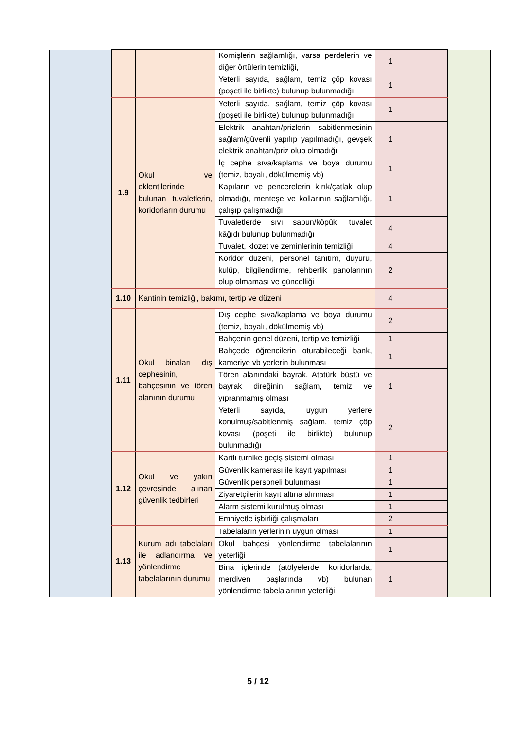| | | | Kornişlerin sağlamlığı, varsa perdelerin ve diğer örtülerin temizliği, | 1 | | |
| | | | Yeterli sayıda, sağlam, temiz çöp kovası (poşeti ile birlikte) bulunup bulunmadığı | 1 | | |
| | 1.9 | Okul ve eklentilerinde bulunan tuvaletlerin, koridorların durumu | Yeterli sayıda, sağlam, temiz çöp kovası (poşeti ile birlikte) bulunup bulunmadığı | 1 | | |
| | | | Elektrik anahtarı/prizlerin sabitlenmesinin sağlam/güvenli yapılıp yapılmadığı, gevşek elektrik anahtarı/priz olup olmadığı | 1 | | |
| | | | İç cephe sıva/kaplama ve boya durumu (temiz, boyalı, dökülmemiş vb) | 1 | | |
| | | | Kapıların ve pencerelerin kırık/çatlak olup olmadığı, menteşe ve kollarının sağlamlığı, çalışıp çalışmadığı | 1 | | |
| | | | Tuvaletlerde sıvı sabun/köpük, tuvalet kâğıdı bulunup bulunmadığı | 4 | | |
| | | | Tuvalet, klozet ve zeminlerinin temizliği | 4 | | |
| | | | Koridor düzeni, personel tanıtım, duyuru, kulüp, bilgilendirme, rehberlik panolarının olup olmaması ve güncelliği | 2 | | |
| | 1.10 | Kantinin temizliği, bakımı, tertip ve düzeni | | 4 | | |
| | 1.11 | Okul binaları dış cephesinin, bahçesinin ve tören alanının durumu | Dış cephe sıva/kaplama ve boya durumu (temiz, boyalı, dökülmemiş vb) | 2 | | |
| | | | Bahçenin genel düzeni, tertip ve temizliği | 1 | | |
| | | | Bahçede öğrencilerin oturabileceği bank, kameriye vb yerlerin bulunması | 1 | | |
| | | | Tören alanındaki bayrak, Atatürk büstü ve bayrak direğinin sağlam, temiz ve yıpranmamış olması | 1 | | |
| | | | Yeterli sayıda, uygun yerlere konulmuş/sabitlenmiş sağlam, temiz çöp kovası (poşeti ile birlikte) bulunup bulunmadığı | 2 | | |
| | 1.12 | Okul ve yakın çevresinde alınan güvenlik tedbirleri | Kartlı turnike geçiş sistemi olması | 1 | | |
| | | | Güvenlik kamerası ile kayıt yapılması | 1 | | |
| | | | Güvenlik personeli bulunması | 1 | | |
| | | | Ziyaretçilerin kayıt altına alınması | 1 | | |
| | | | Alarm sistemi kurulmuş olması | 1 | | |
| | | | Emniyetle işbirliği çalışmaları | 2 | | |
| | 1.13 | Kurum adı tabelaları ile adlandırma ve yönlendirme tabelalarının durumu | Tabelaların yerlerinin uygun olması | 1 | | |
| | | | Okul bahçesi yönlendirme tabelalarının yeterliği | 1 | | |
| | | | Bina içlerinde (atölyelerde, koridorlarda, merdiven başlarında vb) bulunan yönlendirme tabelalarının yeterliği | 1 | | |
5 / 12